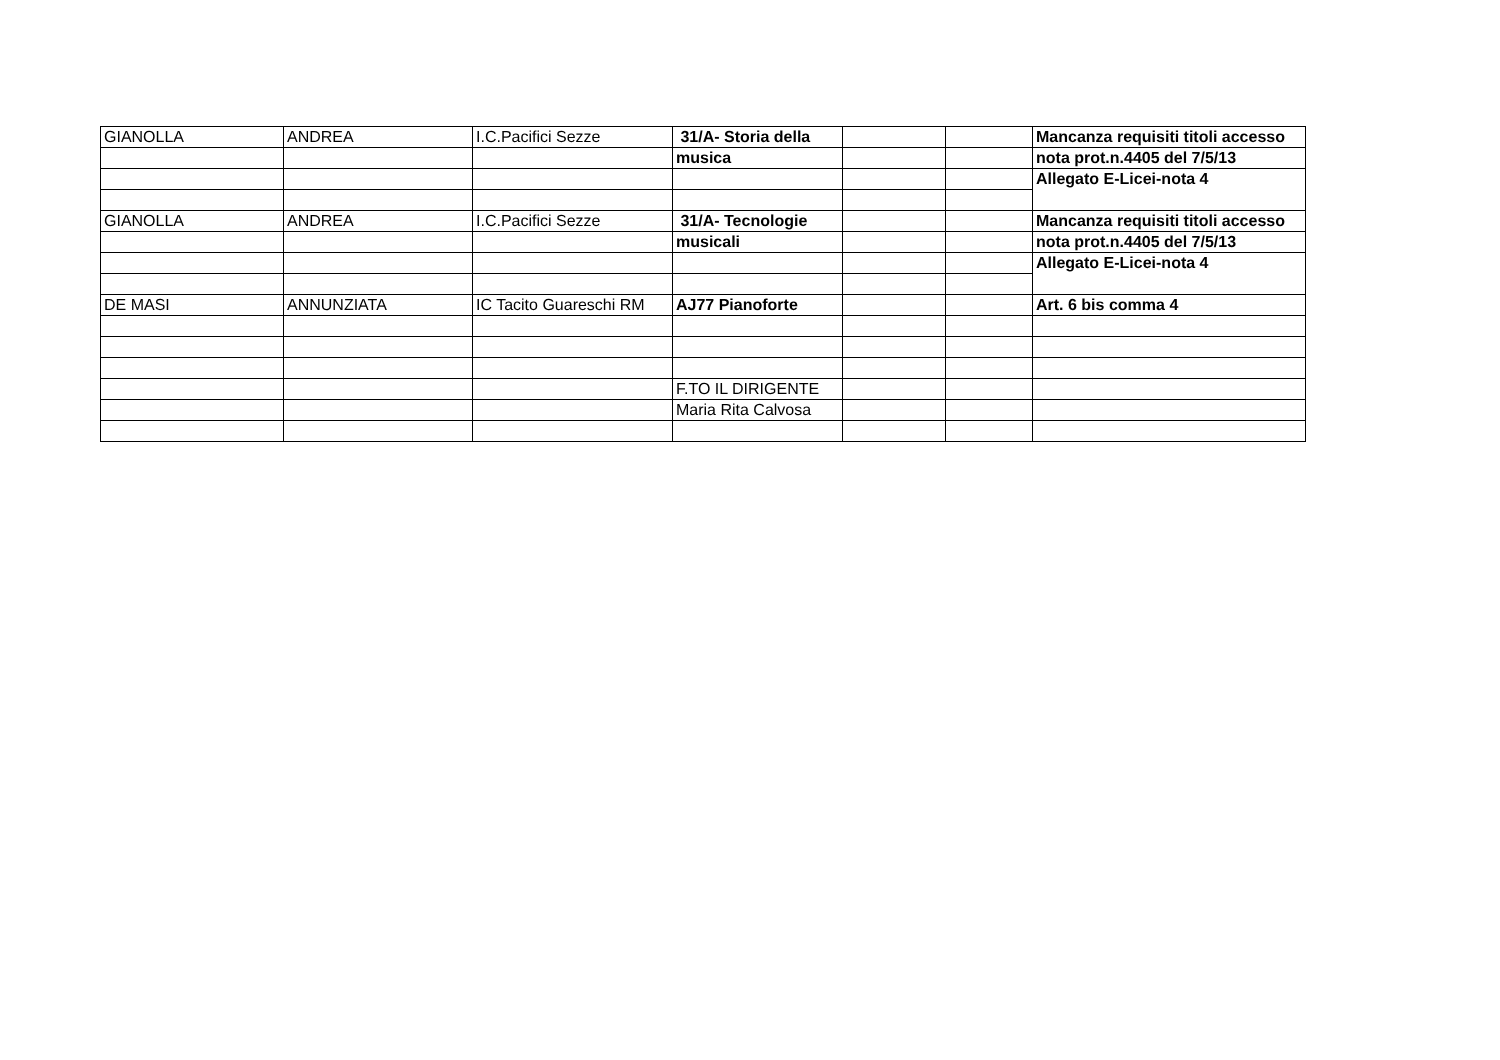| GIANOLLA | ANDREA | I.C.Pacifici Sezze | 31/A- Storia della | | | Mancanza requisiti titoli accesso |
| | | | musica | | | nota prot.n.4405 del 7/5/13 |
| | | | | | | Allegato E-Licei-nota 4 |
| GIANOLLA | ANDREA | I.C.Pacifici Sezze | 31/A- Tecnologie | | | Mancanza requisiti titoli accesso |
| | | | musicali | | | nota prot.n.4405 del 7/5/13 |
| | | | | | | Allegato E-Licei-nota 4 |
| DE MASI | ANNUNZIATA | IC Tacito Guareschi RM | AJ77 Pianoforte | | | Art. 6 bis comma 4 |
| | | | F.TO IL DIRIGENTE | | | |
| | | | Maria Rita Calvosa | | | |